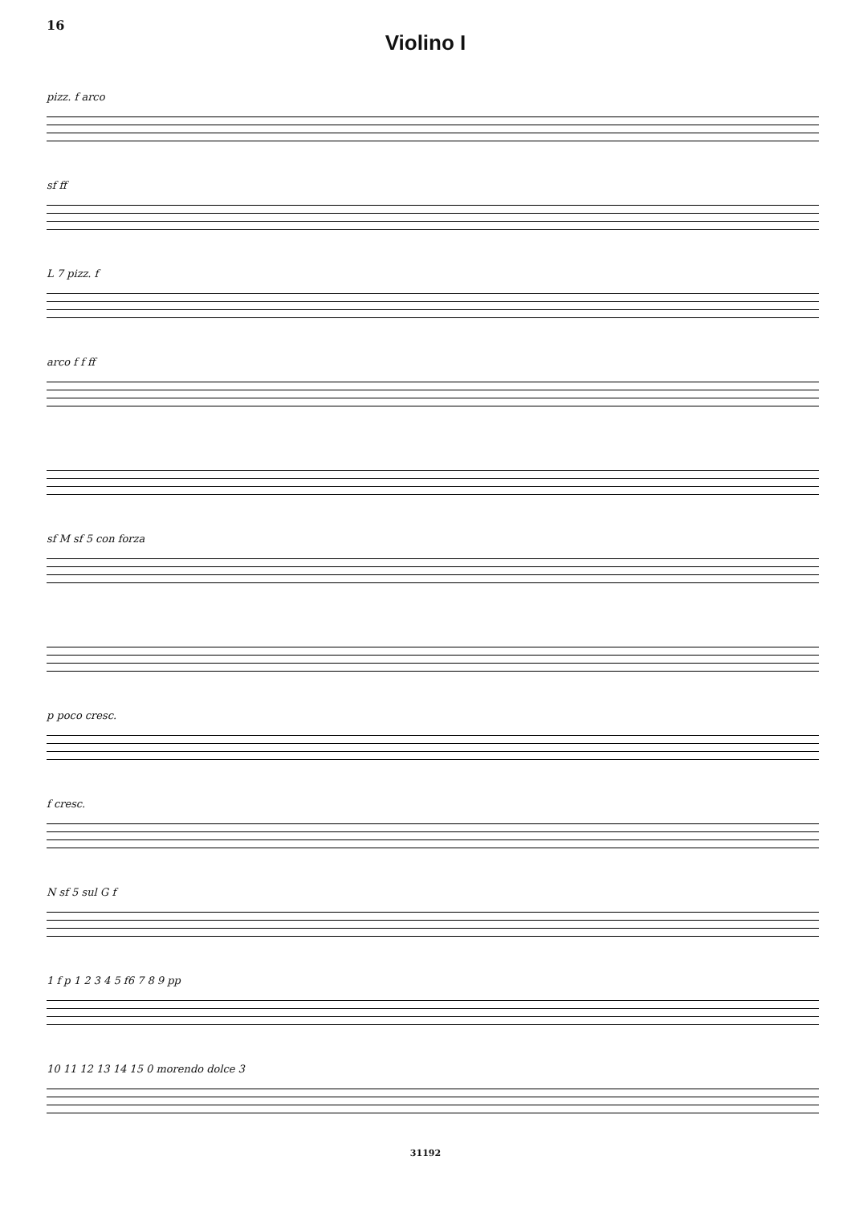16
Violino I
pizz. f arco
sf ff
L 7 pizz. f
arco f f ff
sf M sf 5 con forza
p poco cresc.
f cresc.
N sf 5 sul G f
1 f p 1 2 3 4 5 f6 7 8 9 pp
10 11 12 13 14 15 0 morendo dolce 3
31192